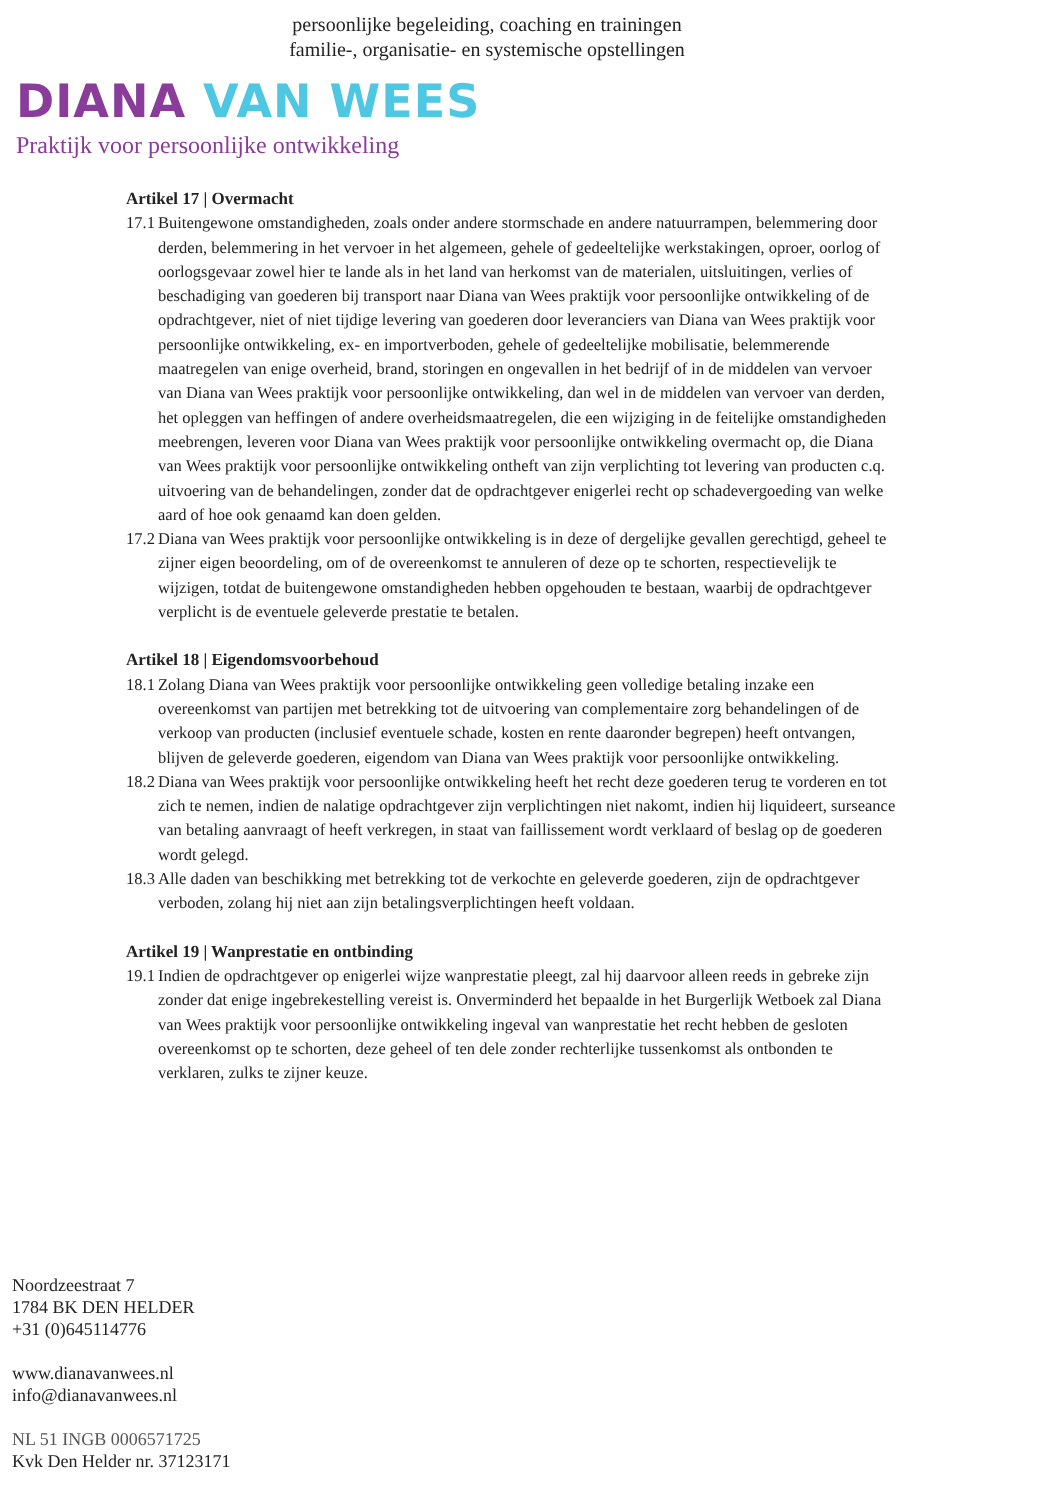persoonlijke begeleiding, coaching en trainingen
familie-, organisatie- en systemische opstellingen
DIANA VAN WEES
Praktijk voor persoonlijke ontwikkeling
Artikel 17 | Overmacht
17.1 Buitengewone omstandigheden, zoals onder andere stormschade en andere natuurrampen, belemmering door derden, belemmering in het vervoer in het algemeen, gehele of gedeeltelijke werkstakingen, oproer, oorlog of oorlogsgevaar zowel hier te lande als in het land van herkomst van de materialen, uitsluitingen, verlies of beschadiging van goederen bij transport naar Diana van Wees praktijk voor persoonlijke ontwikkeling of de opdrachtgever, niet of niet tijdige levering van goederen door leveranciers van Diana van Wees praktijk voor persoonlijke ontwikkeling, ex- en importverboden, gehele of gedeeltelijke mobilisatie, belemmerende maatregelen van enige overheid, brand, storingen en ongevallen in het bedrijf of in de middelen van vervoer van Diana van Wees praktijk voor persoonlijke ontwikkeling, dan wel in de middelen van vervoer van derden, het opleggen van heffingen of andere overheidsmaatregelen, die een wijziging in de feitelijke omstandigheden meebrengen, leveren voor Diana van Wees praktijk voor persoonlijke ontwikkeling overmacht op, die Diana van Wees praktijk voor persoonlijke ontwikkeling ontheft van zijn verplichting tot levering van producten c.q. uitvoering van de behandelingen, zonder dat de opdrachtgever enigerlei recht op schadevergoeding van welke aard of hoe ook genaamd kan doen gelden.
17.2 Diana van Wees praktijk voor persoonlijke ontwikkeling is in deze of dergelijke gevallen gerechtigd, geheel te zijner eigen beoordeling, om of de overeenkomst te annuleren of deze op te schorten, respectievelijk te wijzigen, totdat de buitengewone omstandigheden hebben opgehouden te bestaan, waarbij de opdrachtgever verplicht is de eventuele geleverde prestatie te betalen.
Artikel 18 | Eigendomsvoorbehoud
18.1 Zolang Diana van Wees praktijk voor persoonlijke ontwikkeling geen volledige betaling inzake een overeenkomst van partijen met betrekking tot de uitvoering van complementaire zorg behandelingen of de verkoop van producten (inclusief eventuele schade, kosten en rente daaronder begrepen) heeft ontvangen, blijven de geleverde goederen, eigendom van Diana van Wees praktijk voor persoonlijke ontwikkeling.
18.2 Diana van Wees praktijk voor persoonlijke ontwikkeling heeft het recht deze goederen terug te vorderen en tot zich te nemen, indien de nalatige opdrachtgever zijn verplichtingen niet nakomt, indien hij liquideert, surseance van betaling aanvraagt of heeft verkregen, in staat van faillissement wordt verklaard of beslag op de goederen wordt gelegd.
18.3 Alle daden van beschikking met betrekking tot de verkochte en geleverde goederen, zijn de opdrachtgever verboden, zolang hij niet aan zijn betalingsverplichtingen heeft voldaan.
Artikel 19 | Wanprestatie en ontbinding
19.1 Indien de opdrachtgever op enigerlei wijze wanprestatie pleegt, zal hij daarvoor alleen reeds in gebreke zijn zonder dat enige ingebrekestelling vereist is. Onverminderd het bepaalde in het Burgerlijk Wetboek zal Diana van Wees praktijk voor persoonlijke ontwikkeling ingeval van wanprestatie het recht hebben de gesloten overeenkomst op te schorten, deze geheel of ten dele zonder rechterlijke tussenkomst als ontbonden te verklaren, zulks te zijner keuze.
Noordzeestraat 7
1784 BK DEN HELDER
+31 (0)645114776
www.dianavanwees.nl
info@dianavanwees.nl
NL 51 INGB 0006571725
Kvk Den Helder nr. 37123171